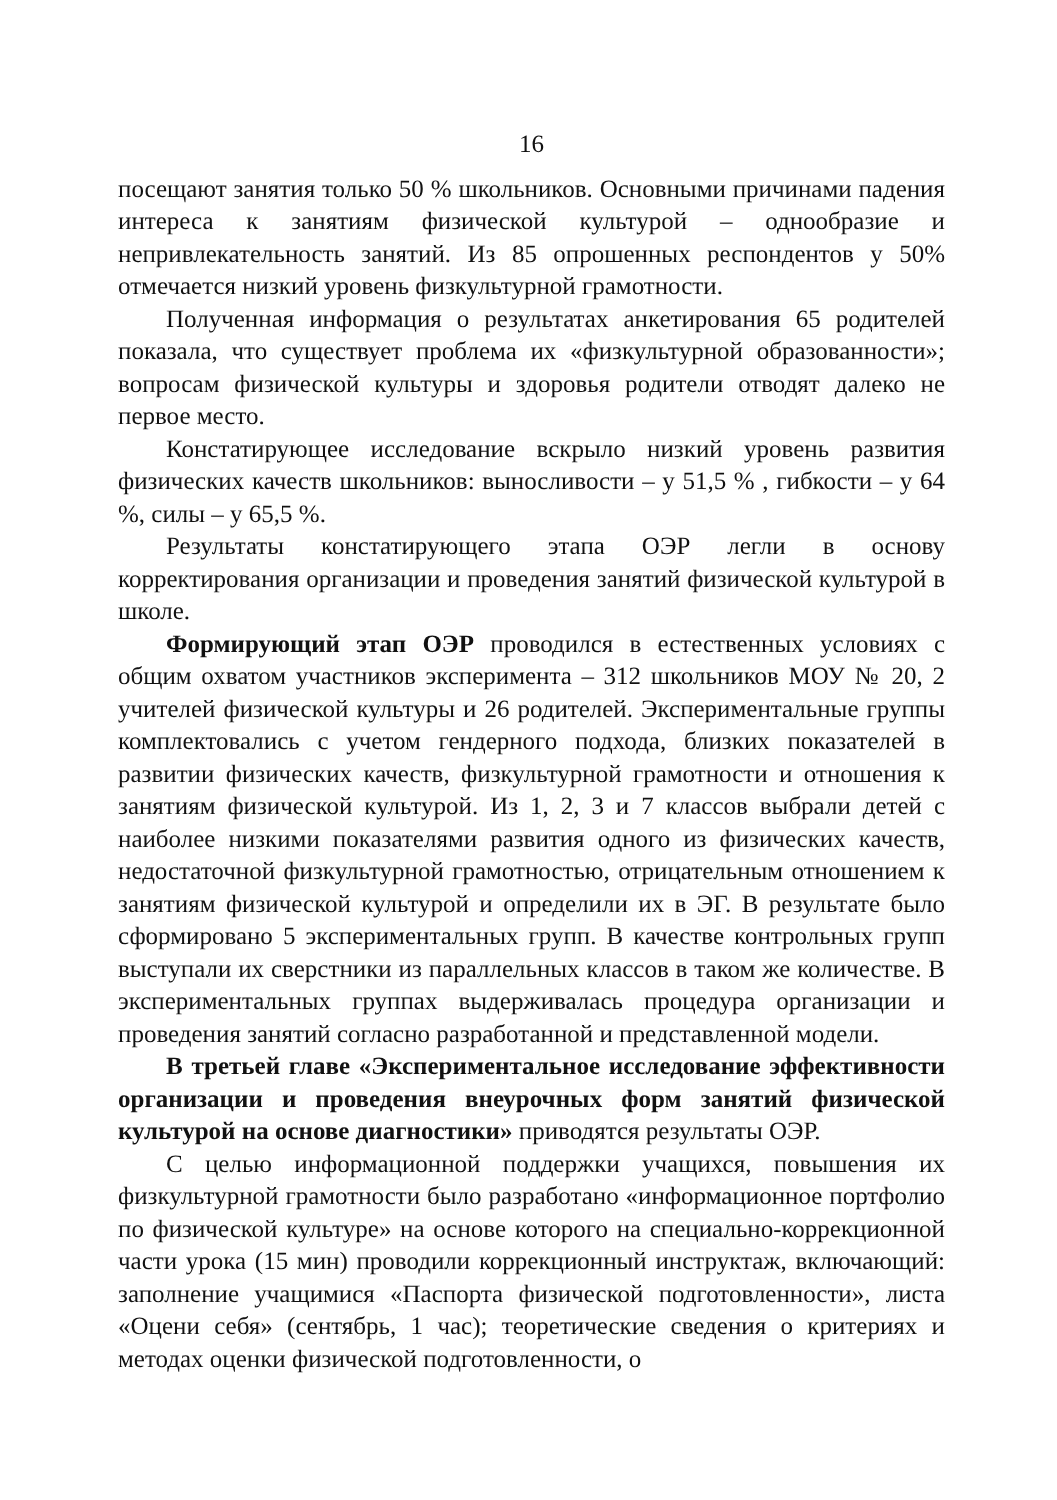16
посещают занятия только 50 % школьников. Основными причинами падения интереса к занятиям физической культурой – однообразие и непривлекательность занятий. Из 85 опрошенных респондентов у 50% отмечается низкий уровень физкультурной грамотности.
Полученная информация о результатах анкетирования 65 родителей показала, что существует проблема их «физкультурной образованности»; вопросам физической культуры и здоровья родители отводят далеко не первое место.
Констатирующее исследование вскрыло низкий уровень развития физических качеств школьников: выносливости – у 51,5 % , гибкости – у 64 %, силы – у 65,5 %.
Результаты констатирующего этапа ОЭР легли в основу корректирования организации и проведения занятий физической культурой в школе.
Формирующий этап ОЭР проводился в естественных условиях с общим охватом участников эксперимента – 312 школьников МОУ № 20, 2 учителей физической культуры и 26 родителей. Экспериментальные группы комплектовались с учетом гендерного подхода, близких показателей в развитии физических качеств, физкультурной грамотности и отношения к занятиям физической культурой. Из 1, 2, 3 и 7 классов выбрали детей с наиболее низкими показателями развития одного из физических качеств, недостаточной физкультурной грамотностью, отрицательным отношением к занятиям физической культурой и определили их в ЭГ. В результате было сформировано 5 экспериментальных групп. В качестве контрольных групп выступали их сверстники из параллельных классов в таком же количестве. В экспериментальных группах выдерживалась процедура организации и проведения занятий согласно разработанной и представленной модели.
В третьей главе «Экспериментальное исследование эффективности организации и проведения внеурочных форм занятий физической культурой на основе диагностики» приводятся результаты ОЭР.
С целью информационной поддержки учащихся, повышения их физкультурной грамотности было разработано «информационное портфолио по физической культуре» на основе которого на специально-коррекционной части урока (15 мин) проводили коррекционный инструктаж, включающий: заполнение учащимися «Паспорта физической подготовленности», листа «Оцени себя» (сентябрь, 1 час); теоретические сведения о критериях и методах оценки физической подготовленности, о